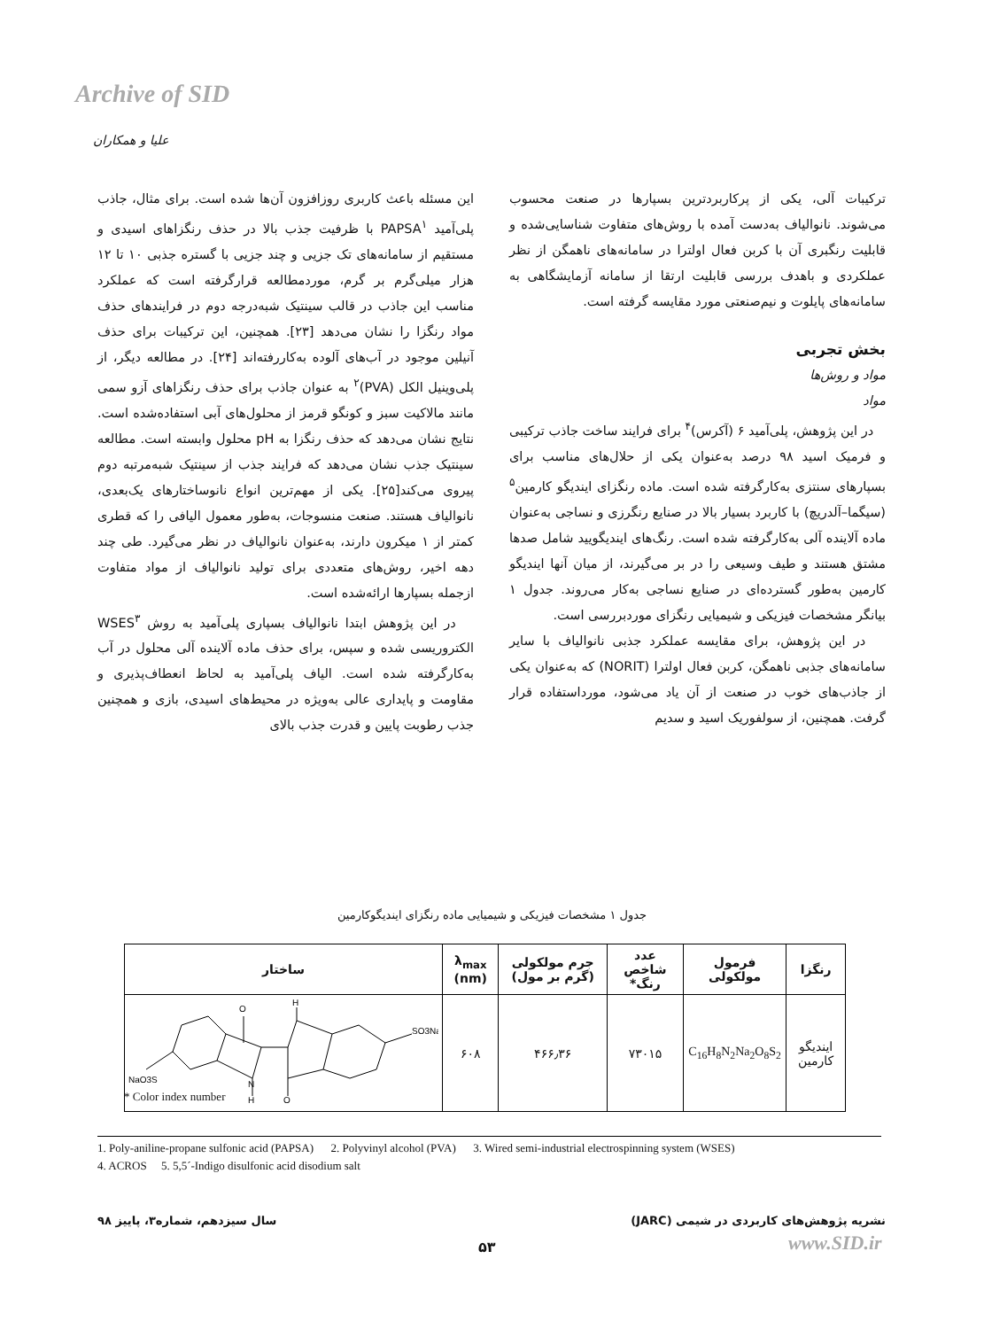Archive of SID
علیا و همکاران
این مسئله باعث کاربری روزافزون آن‌ها شده است. برای مثال، جاذب پلی‌آمید PAPSA<sup>۱</sup> با ظرفیت جذب بالا در حذف رنگزاهای اسیدی و مستقیم از سامانه‌های تک جزیی و چند جزیی با گستره جذبی ۱۰ تا ۱۲ هزار میلی‌گرم بر گرم، موردمطالعه قرارگرفته است که عملکرد مناسب این جاذب در قالب سینتیک شبه‌درجه دوم در فرایندهای حذف مواد رنگزا را نشان می‌دهد [۲۳]. همچنین، این ترکیبات برای حذف آنیلین موجود در آب‌های آلوده به‌کاررفته‌اند [۲۴]. در مطالعه دیگر، از پلی‌وینیل الکل (PVA)<sup>۲</sup> به عنوان جاذب برای حذف رنگزاهای آزو سمی مانند مالاکیت سبز و کونگو قرمز از محلول‌های آبی استفاده‌شده است. نتایج نشان می‌دهد که حذف رنگزا به pH محلول وابسته است. مطالعه سینتیک جذب نشان می‌دهد که فرایند جذب از سینتیک شبه‌مرتبه دوم پیروی می‌کند[۲۵]. یکی از مهم‌ترین انواع نانوساختارهای یک‌بعدی، نانوالیاف هستند. صنعت منسوجات، به‌طور معمول الیافی را که قطری کمتر از ۱ میکرون دارند، به‌عنوان نانوالیاف در نظر می‌گیرد. طی چند دهه اخیر، روش‌های متعددی برای تولید نانوالیاف از مواد متفاوت ازجمله بسپارها ارائه‌شده است.
در این پژوهش ابتدا نانوالیاف بسپاری پلی‌آمید به روش WSES<sup>۳</sup> الکتروریسی شده و سپس، برای حذف ماده آلاینده آلی محلول در آب به‌کارگرفته شده است. الیاف پلی‌آمید به لحاظ انعطاف‌پذیری و مقاومت و پایداری عالی به‌ویژه در محیط‌های اسیدی، بازی و همچنین جذب رطوبت پایین و قدرت جذب بالای
ترکیبات آلی، یکی از پرکاربردترین بسپارها در صنعت محسوب می‌شوند. نانوالیاف به‌دست آمده با روش‌های متفاوت شناسایی‌شده و قابلیت رنگبری آن با کربن فعال اولترا در سامانه‌های ناهمگن از نظر عملکردی و باهدف بررسی قابلیت ارتقا از سامانه آزمایشگاهی به سامانه‌های پایلوت و نیم‌صنعتی مورد مقایسه گرفته است.
بخش تجربی
مواد و روش‌ها
مواد
در این پژوهش، پلی‌آمید ۶ (آکرس)<sup>۴</sup> برای فرایند ساخت جاذب ترکیبی و فرمیک اسید ۹۸ درصد به‌عنوان یکی از حلال‌های مناسب برای بسپارهای سنتزی به‌کارگرفته شده است. ماده رنگزای ایندیگو کارمین<sup>۵</sup> (سیگما–آلدریچ) با کاربرد بسیار بالا در صنایع رنگرزی و نساجی به‌عنوان ماده آلاینده آلی به‌کارگرفته شده است. رنگ‌های ایندیگویید شامل صدها مشتق هستند و طیف وسیعی را در بر می‌گیرند، از میان آنها ایندیگو کارمین به‌طور گسترده‌ای در صنایع نساجی به‌کار می‌روند. جدول ۱ بیانگر مشخصات فیزیکی و شیمیایی رنگزای موردبررسی است.
در این پژوهش، برای مقایسه عملکرد جذبی نانوالیاف با سایر سامانه‌های جذبی ناهمگن، کربن فعال اولترا (NORIT) که به‌عنوان یکی از جاذب‌های خوب در صنعت از آن یاد می‌شود، مورداستفاده قرار گرفت. همچنین، از سولفوریک اسید و سدیم
جدول ۱ مشخصات فیزیکی و شیمیایی ماده رنگزای ایندیگوکارمین
| رنگزا | فرمول مولکولی | عدد شاخص رنگ* | جرم مولکولی (گرم بر مول) | λ<sub>max</sub> (nm) | ساختار |
| --- | --- | --- | --- | --- | --- |
| ایندیگو کارمین | C<sub>16</sub>H<sub>8</sub>N<sub>2</sub>Na<sub>2</sub>O<sub>8</sub>S<sub>2</sub> | ۷۳۰۱۵ | ۴۶۶٫۳۶ | ۶۰۸ | O H SO3Na NaO3S N H O |
* Color index number
1. Poly-aniline-propane sulfonic acid (PAPSA) 2. Polyvinyl alcohol (PVA) 3. Wired semi-industrial electrospinning system (WSES)
4. ACROS 5. 5,5´-Indigo disulfonic acid disodium salt
نشریه پژوهش‌های کاربردی در شیمی (JARC) سال سیزدهم، شماره۳، پاییز ۹۸
۵۳ www.SID.ir